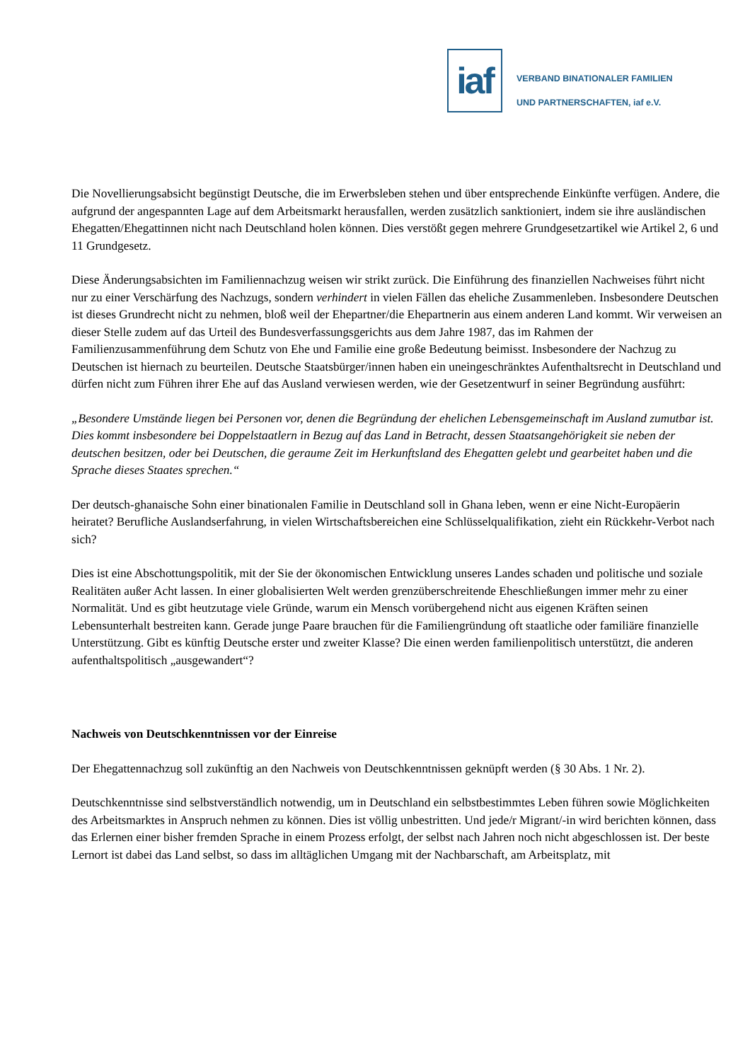iaf
VERBAND BINATIONALER FAMILIEN
UND PARTNERSCHAFTEN, iaf e.V.
Die Novellierungsabsicht begünstigt Deutsche, die im Erwerbsleben stehen und über entsprechende Einkünfte verfügen. Andere, die aufgrund der angespannten Lage auf dem Arbeitsmarkt herausfallen, werden zusätzlich sanktioniert, indem sie ihre ausländischen Ehegatten/Ehegattinnen nicht nach Deutschland holen können. Dies verstößt gegen mehrere Grundgesetzartikel wie Artikel 2, 6 und 11 Grundgesetz.
Diese Änderungsabsichten im Familiennachzug weisen wir strikt zurück. Die Einführung des finanziellen Nachweises führt nicht nur zu einer Verschärfung des Nachzugs, sondern verhindert in vielen Fällen das eheliche Zusammenleben. Insbesondere Deutschen ist dieses Grundrecht nicht zu nehmen, bloß weil der Ehepartner/die Ehepartnerin aus einem anderen Land kommt. Wir verweisen an dieser Stelle zudem auf das Urteil des Bundesverfassungsgerichts aus dem Jahre 1987, das im Rahmen der Familienzusammenführung dem Schutz von Ehe und Familie eine große Bedeutung beimisst. Insbesondere der Nachzug zu Deutschen ist hiernach zu beurteilen. Deutsche Staatsbürger/innen haben ein uneingeschränktes Aufenthaltsrecht in Deutschland und dürfen nicht zum Führen ihrer Ehe auf das Ausland verwiesen werden, wie der Gesetzentwurf in seiner Begründung ausführt:
„Besondere Umstände liegen bei Personen vor, denen die Begründung der ehelichen Lebensgemeinschaft im Ausland zumutbar ist. Dies kommt insbesondere bei Doppelstaatlern in Bezug auf das Land in Betracht, dessen Staatsangehörigkeit sie neben der deutschen besitzen, oder bei Deutschen, die geraume Zeit im Herkunftsland des Ehegatten gelebt und gearbeitet haben und die Sprache dieses Staates sprechen.“
Der deutsch-ghanaische Sohn einer binationalen Familie in Deutschland soll in Ghana leben, wenn er eine Nicht-Europäerin heiratet? Berufliche Auslandserfahrung, in vielen Wirtschaftsbereichen eine Schlüsselqualifikation, zieht ein Rückkehr-Verbot nach sich?
Dies ist eine Abschottungspolitik, mit der Sie der ökonomischen Entwicklung unseres Landes schaden und politische und soziale Realitäten außer Acht lassen. In einer globalisierten Welt werden grenzüberschreitende Eheschließungen immer mehr zu einer Normalität. Und es gibt heutzutage viele Gründe, warum ein Mensch vorübergehend nicht aus eigenen Kräften seinen Lebensunterhalt bestreiten kann. Gerade junge Paare brauchen für die Familiengründung oft staatliche oder familiäre finanzielle Unterstützung. Gibt es künftig Deutsche erster und zweiter Klasse? Die einen werden familienpolitisch unterstützt, die anderen aufenthaltspolitisch „ausgewandert“?
Nachweis von Deutschkenntnissen vor der Einreise
Der Ehegattennachzug soll zukünftig an den Nachweis von Deutschkenntnissen geknüpft werden (§ 30 Abs. 1 Nr. 2).
Deutschkenntnisse sind selbstverständlich notwendig, um in Deutschland ein selbstbestimmtes Leben führen sowie Möglichkeiten des Arbeitsmarktes in Anspruch nehmen zu können. Dies ist völlig unbestritten. Und jede/r Migrant/-in wird berichten können, dass das Erlernen einer bisher fremden Sprache in einem Prozess erfolgt, der selbst nach Jahren noch nicht abgeschlossen ist. Der beste Lernort ist dabei das Land selbst, so dass im alltäglichen Umgang mit der Nachbarschaft, am Arbeitsplatz, mit